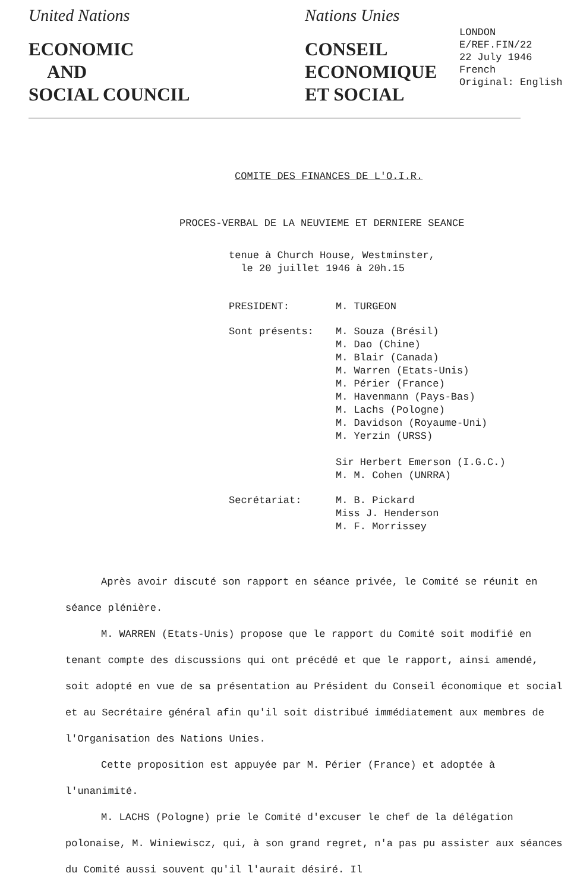United Nations
ECONOMIC
AND
SOCIAL COUNCIL
Nations Unies
CONSEIL
ECONOMIQUE
ET SOCIAL
LONDON
E/REF.FIN/22
22 July 1946
French
Original: English
COMITE DES FINANCES DE L'O.I.R.
PROCES-VERBAL DE LA NEUVIEME ET DERNIERE SEANCE
tenue à Church House, Westminster,
le 20 juillet 1946 à 20h.15
PRESIDENT:
M. TURGEON
Sont présents:
M. Souza (Brésil)
M. Dao (Chine)
M. Blair (Canada)
M. Warren (Etats-Unis)
M. Périer (France)
M. Havenmann (Pays-Bas)
M. Lachs (Pologne)
M. Davidson (Royaume-Uni)
M. Yerzin (URSS)
Sir Herbert Emerson (I.G.C.)
M. M. Cohen (UNRRA)
Secrétariat:
M. B. Pickard
Miss J. Henderson
M. F. Morrissey
Après avoir discuté son rapport en séance privée, le Comité se réunit en séance plénière.
M. WARREN (Etats-Unis) propose que le rapport du Comité soit modifié en tenant compte des discussions qui ont précédé et que le rapport, ainsi amendé, soit adopté en vue de sa présentation au Président du Conseil économique et social et au Secrétaire général afin qu'il soit distribué immédiatement aux membres de l'Organisation des Nations Unies.
Cette proposition est appuyée par M. Périer (France) et adoptée à l'unanimité.
M. LACHS (Pologne) prie le Comité d'excuser le chef de la délégation polonaise, M. Winiewiscz, qui, à son grand regret, n'a pas pu assister aux séances du Comité aussi souvent qu'il l'aurait désiré. Il